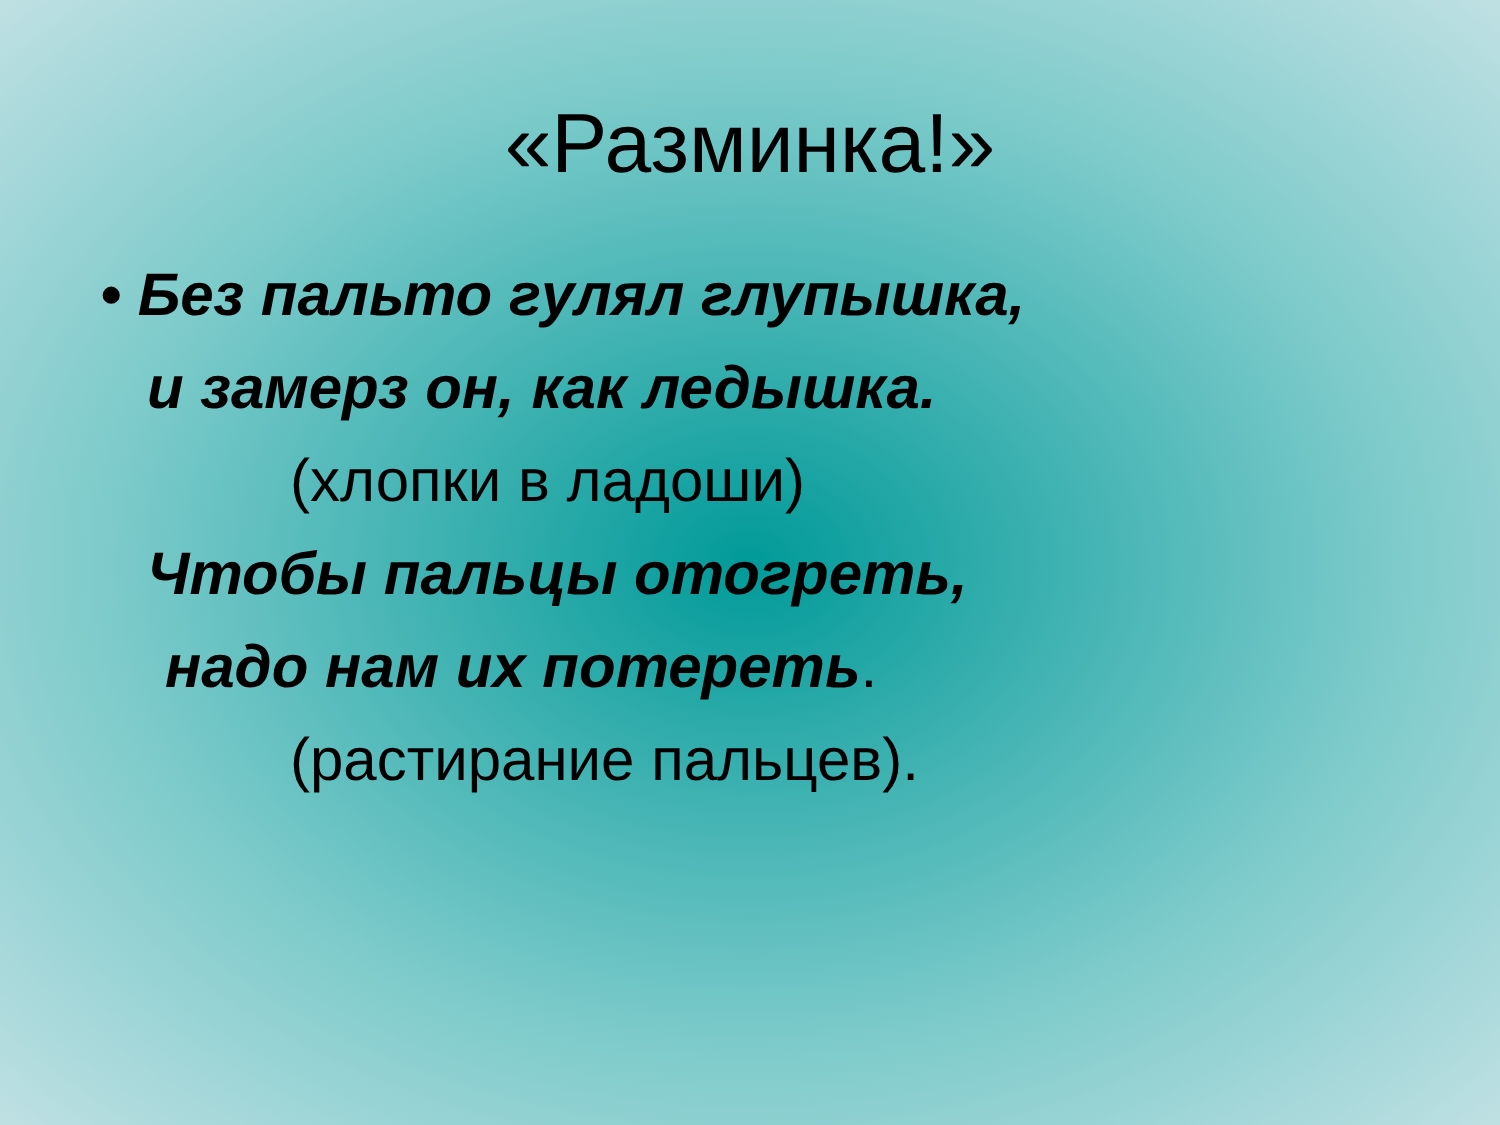«Разминка!»
• Без пальто гулял глупышка,
и замерз он, как ледышка.
(хлопки в ладоши)
Чтобы пальцы отогреть,
надо нам их потереть.
(растирание пальцев).